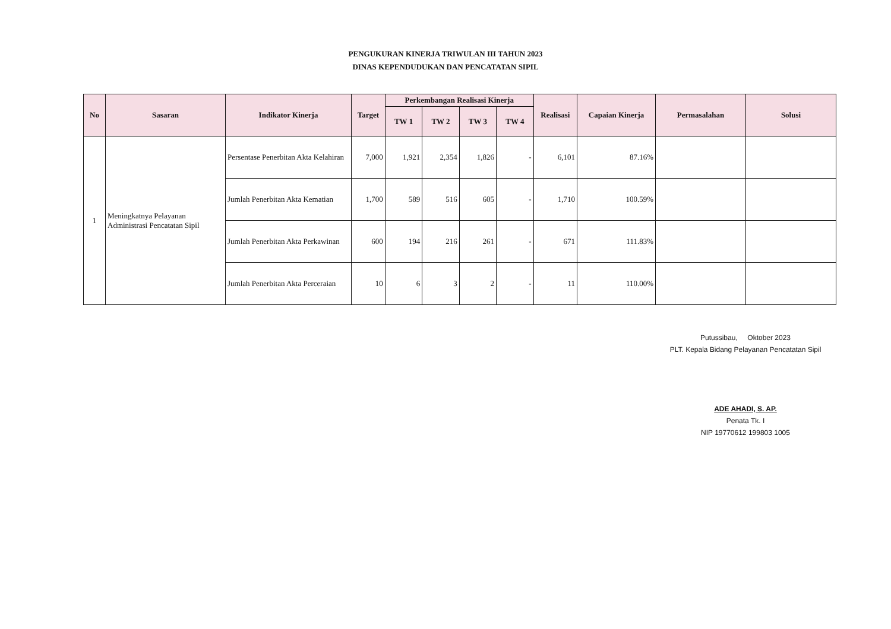PENGUKURAN KINERJA TRIWULAN III TAHUN 2023
DINAS KEPENDUDUKAN DAN PENCATATAN SIPIL
| No | Sasaran | Indikator Kinerja | Target | Perkembangan Realisasi Kinerja | | | | Realisasi | Capaian Kinerja | Permasalahan | Solusi |
| --- | --- | --- | --- | --- | --- | --- | --- | --- | --- | --- | --- |
| | | | | TW 1 | TW 2 | TW 3 | TW 4 | | | | |
| 1 | Meningkatnya Pelayanan Administrasi Pencatatan Sipil | Persentase Penerbitan Akta Kelahiran | 7,000 | 1,921 | 2,354 | 1,826 | - | 6,101 | 87.16% | | |
| | | Jumlah Penerbitan Akta Kematian | 1,700 | 589 | 516 | 605 | - | 1,710 | 100.59% | | |
| | | Jumlah Penerbitan Akta Perkawinan | 600 | 194 | 216 | 261 | - | 671 | 111.83% | | |
| | | Jumlah Penerbitan Akta Perceraian | 10 | 6 | 3 | 2 | - | 11 | 110.00% | | |
Putussibau, Oktober 2023
PLT. Kepala Bidang Pelayanan Pencatatan Sipil
ADE AHADI, S. AP.
Penata Tk. I
NIP 19770612 199803 1005